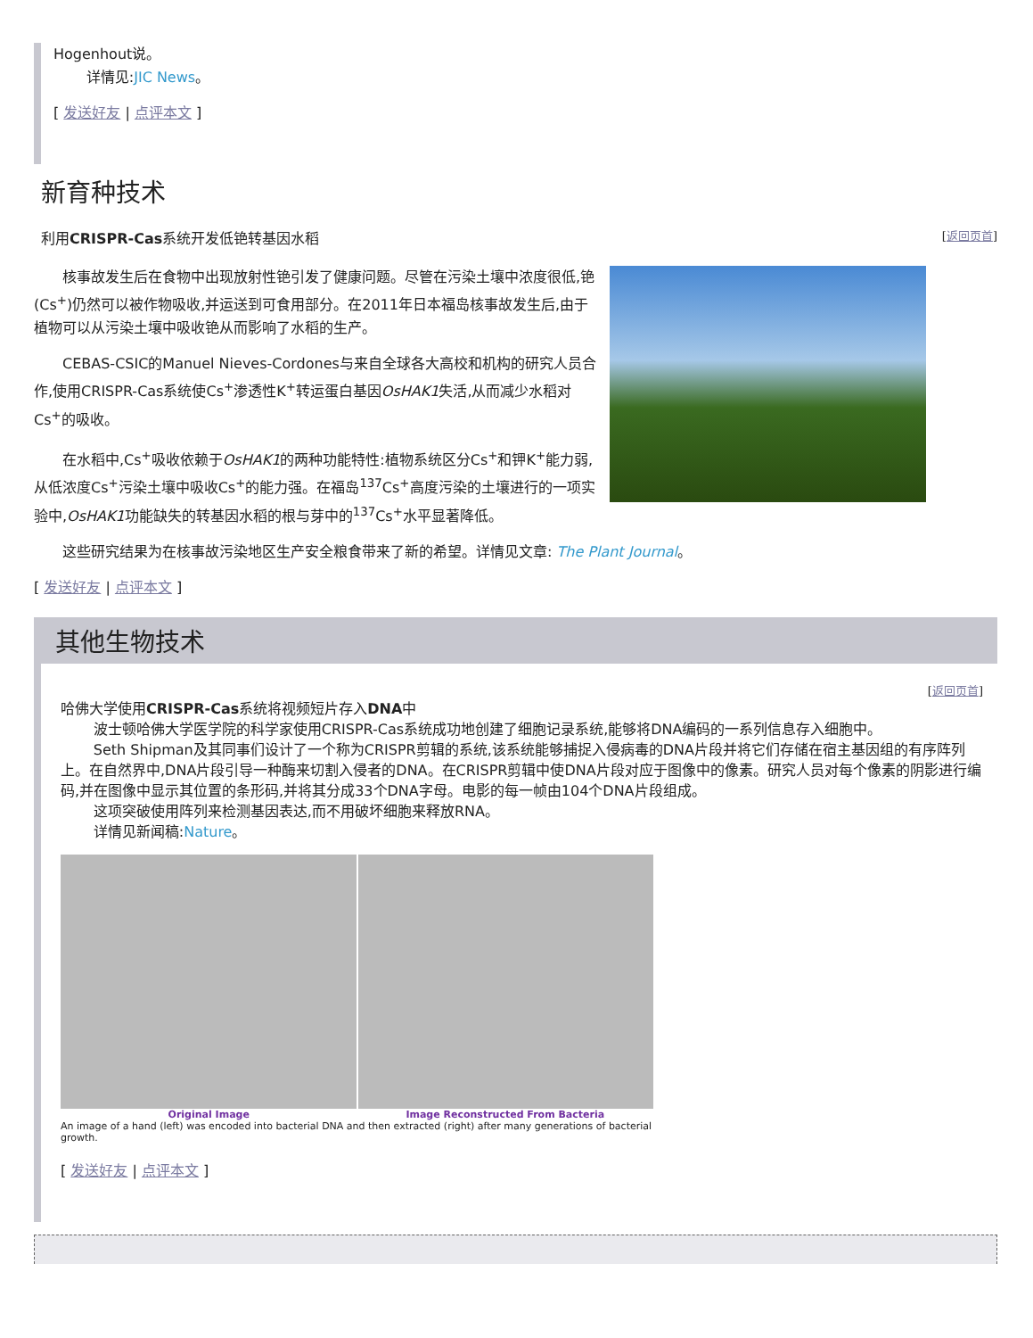Hogenhout说。
详情见:JIC News。
[ 发送好友 | 点评本文 ]
新育种技术
利用CRISPR-Cas系统开发低铯转基因水稻 [返回页首]
核事故发生后在食物中出现放射性铯引发了健康问题。尽管在污染土壤中浓度很低,铯(Cs<sup>+</sup>)仍然可以被作物吸收,并运送到可食用部分。在2011年日本福岛核事故发生后,由于植物可以从污染土壤中吸收铯从而影响了水稻的生产。
CEBAS-CSIC的Manuel Nieves-Cordones与来自全球各大高校和机构的研究人员合作,使用CRISPR-Cas系统使Cs<sup>+</sup>渗透性K<sup>+</sup>转运蛋白基因OsHAK1失活,从而减少水稻对Cs<sup>+</sup>的吸收。
在水稻中,Cs<sup>+</sup>吸收依赖于OsHAK1的两种功能特性:植物系统区分Cs<sup>+</sup>和钾K<sup>+</sup>能力弱,从低浓度Cs<sup>+</sup>污染土壤中吸收Cs<sup>+</sup>的能力强。在福岛<sup>137</sup>Cs<sup>+</sup>高度污染的土壤进行的一项实验中,OsHAK1功能缺失的转基因水稻的根与芽中的<sup>137</sup>Cs<sup>+</sup>水平显著降低。
这些研究结果为在核事故污染地区生产安全粮食带来了新的希望。详情见文章: The Plant Journal。
[ 发送好友 | 点评本文 ]
其他生物技术
[返回页首]
哈佛大学使用CRISPR-Cas系统将视频短片存入DNA中
波士顿哈佛大学医学院的科学家使用CRISPR-Cas系统成功地创建了细胞记录系统,能够将DNA编码的一系列信息存入细胞中。
Seth Shipman及其同事们设计了一个称为CRISPR剪辑的系统,该系统能够捕捉入侵病毒的DNA片段并将它们存储在宿主基因组的有序阵列上。在自然界中,DNA片段引导一种酶来切割入侵者的DNA。在CRISPR剪辑中使DNA片段对应于图像中的像素。研究人员对每个像素的阴影进行编码,并在图像中显示其位置的条形码,并将其分成33个DNA字母。电影的每一帧由104个DNA片段组成。
这项突破使用阵列来检测基因表达,而不用破坏细胞来释放RNA。
详情见新闻稿:Nature。
Original Image Image Reconstructed From Bacteria
An image of a hand (left) was encoded into bacterial DNA and then extracted (right) after many generations of bacterial growth.
[ 发送好友 | 点评本文 ]